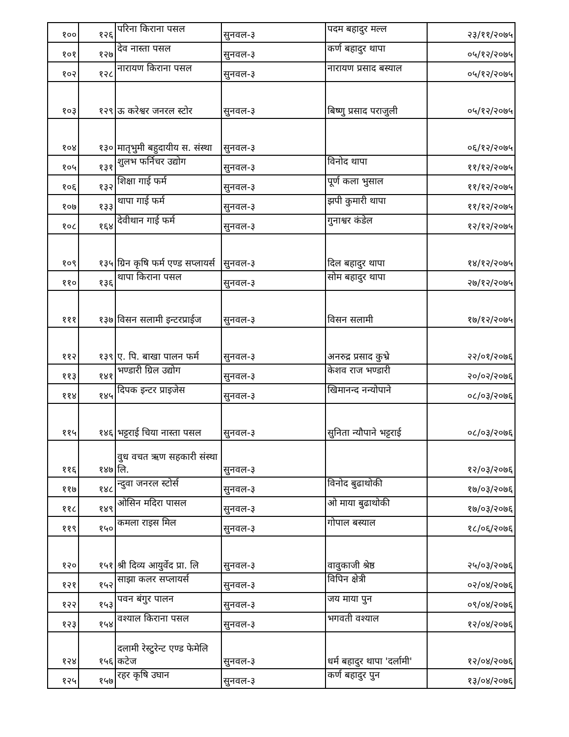| १०० | १२६ | परिना किराना पसल | सुनवल-३ | पदम बहादुर मल्ल | २३/११/२०७५ |
| १०१ | १२७ | देव नास्ता पसल | सुनवल-३ | कर्ण बहादुर थापा | ०५/१२/२०७५ |
| १०२ | १२८ | नारायण किराना पसल | सुनवल-३ | नारायण प्रसाद बस्याल | ०५/१२/२०७५ |
| १०३ | १२९ | ऊ करेश्वर जनरल स्टोर | सुनवल-३ | बिष्णु प्रसाद पराजुली | ०५/१२/२०७५ |
| १०४ | १३० | मातृभुमी बहुदायीय स. संस्था | सुनवल-३ | | ०६/१२/२०७५ |
| १०५ | १३१ | शुलभ फर्निचर उद्योग | सुनवल-३ | विनोद थापा | ११/१२/२०७५ |
| १०६ | १३२ | शिक्षा गाई फर्म | सुनवल-३ | पूर्ण कला भुसाल | ११/१२/२०७५ |
| १०७ | १३३ | थापा गाई फर्म | सुनवल-३ | झपी कुमारी थापा | ११/१२/२०७५ |
| १०८ | १६४ | देवीथान गाई फर्म | सुनवल-३ | गुनाश्वर कंडेल | १२/१२/२०७५ |
| १०९ | १३५ | ग्रिन कृषि फर्म एण्ड सप्लायर्स | सुनवल-३ | दिल बहादुर थापा | १४/१२/२०७५ |
| ११० | १३६ | थापा किराना पसल | सुनवल-३ | सोम बहादुर थापा | २७/१२/२०७५ |
| १११ | १३७ | विसन सलामी इन्टरप्राईज | सुनवल-३ | विसन सलामी | १७/१२/२०७५ |
| ११२ | १३९ | ए. पि. बाखा पालन फर्म | सुनवल-३ | अनरुद्र प्रसाद कुभ्रे | २२/०१/२०७६ |
| ११३ | १४१ | भण्डारी ग्रिल उद्योग | सुनवल-३ | केशव राज भण्डारी | २०/०२/२०७६ |
| ११४ | १४५ | दिपक इन्टर प्राइजेस | सुनवल-३ | खिमानन्द नन्योपाने | ०८/०३/२०७६ |
| ११५ | १४६ | भट्टराई चिया नास्ता पसल | सुनवल-३ | सुनिता न्यौपाने भट्टराई | ०८/०३/२०७६ |
| ११६ | १४७ | वुध वचत ऋण सहकारी संस्था लि. | सुनवल-३ | | १२/०३/२०७६ |
| ११७ | १४८ | न्दुवा जनरल स्टोर्स | सुनवल-३ | विनोद बुढाथोकी | १७/०३/२०७६ |
| ११८ | १४९ | ओसिन मदिरा पासल | सुनवल-३ | ओ माया बुढाथोकी | १७/०३/२०७६ |
| ११९ | १५० | कमला राइस मिल | सुनवल-३ | गोपाल बस्याल | १८/०६/२०७६ |
| १२० | १५१ | श्री दिव्य आयुर्वेद प्रा. लि | सुनवल-३ | वावुकाजी श्रेष्ठ | २५/०३/२०७६ |
| १२१ | १५२ | साझा कलर सप्लायर्स | सुनवल-३ | विपिन क्षेत्री | ०२/०४/२०७६ |
| १२२ | १५३ | पवन बंगुर पालन | सुनवल-३ | जय माया पुन | ०९/०४/२०७६ |
| १२३ | १५४ | वश्याल किराना पसल | सुनवल-३ | भगवती वश्याल | १२/०४/२०७६ |
| १२४ | १५६ | दलामी रेस्टुरेन्ट एण्ड फेमेलि कटेज | सुनवल-३ | धर्म बहादुर थापा 'दर्लामी' | १२/०४/२०७६ |
| १२५ | १५७ | रहर कृषि उघान | सुनवल-३ | कर्ण बहादुर पुन | १३/०४/२०७६ |